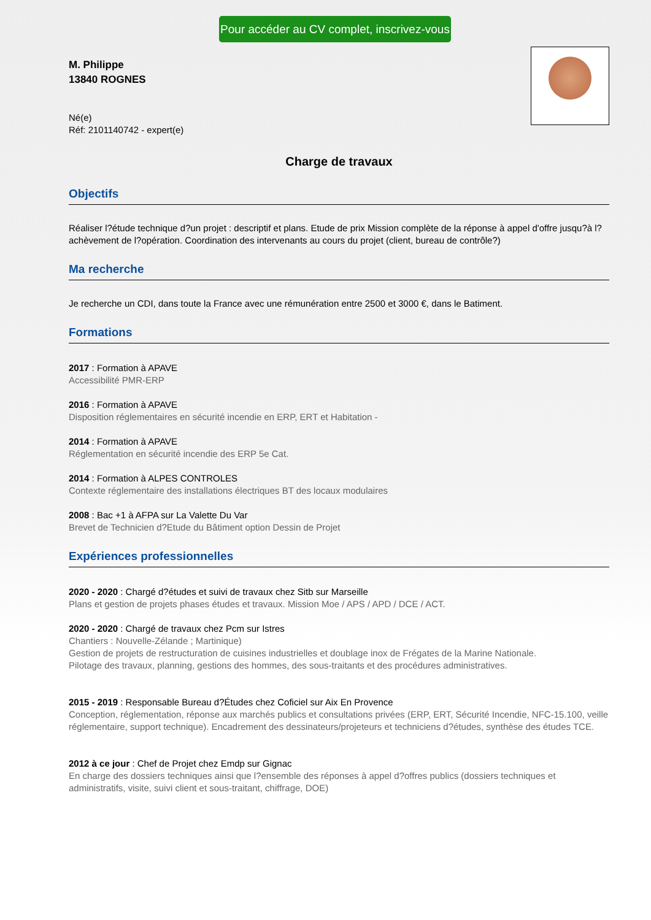Pour accéder au CV complet, inscrivez-vous
M. Philippe
13840 ROGNES
Né(e)
Réf: 2101140742 - expert(e)
Charge de travaux
Objectifs
Réaliser l?étude technique d?un projet : descriptif et plans. Etude de prix Mission complète de la réponse à appel d'offre jusqu?à l?achèvement de l?opération. Coordination des intervenants au cours du projet (client, bureau de contrôle?)
Ma recherche
Je recherche un CDI, dans toute la France avec une rémunération entre 2500 et 3000 €, dans le Batiment.
Formations
2017 : Formation à APAVE
Accessibilité PMR-ERP
2016 : Formation à APAVE
Disposition réglementaires en sécurité incendie en ERP, ERT et Habitation -
2014 : Formation à APAVE
Réglementation en sécurité incendie des ERP 5e Cat.
2014 : Formation à ALPES CONTROLES
Contexte réglementaire des installations électriques BT des locaux modulaires
2008 : Bac +1 à AFPA sur La Valette Du Var
Brevet de Technicien d?Etude du Bâtiment option Dessin de Projet
Expériences professionnelles
2020 - 2020 : Chargé d?études et suivi de travaux chez Sitb sur Marseille
Plans et gestion de projets phases études et travaux. Mission Moe / APS / APD / DCE / ACT.
2020 - 2020 : Chargé de travaux chez Pcm sur Istres
Chantiers : Nouvelle-Zélande ; Martinique)
Gestion de projets de restructuration de cuisines industrielles et doublage inox de Frégates de la Marine Nationale.
Pilotage des travaux, planning, gestions des hommes, des sous-traitants et des procédures administratives.
2015 - 2019 : Responsable Bureau d?Études chez Coficiel sur Aix En Provence
Conception, réglementation, réponse aux marchés publics et consultations privées (ERP, ERT, Sécurité Incendie, NFC-15.100, veille réglementaire, support technique). Encadrement des dessinateurs/projeteurs et techniciens d?études, synthèse des études TCE.
2012 à ce jour : Chef de Projet chez Emdp sur Gignac
En charge des dossiers techniques ainsi que l?ensemble des réponses à appel d?offres publics (dossiers techniques et administratifs, visite, suivi client et sous-traitant, chiffrage, DOE)